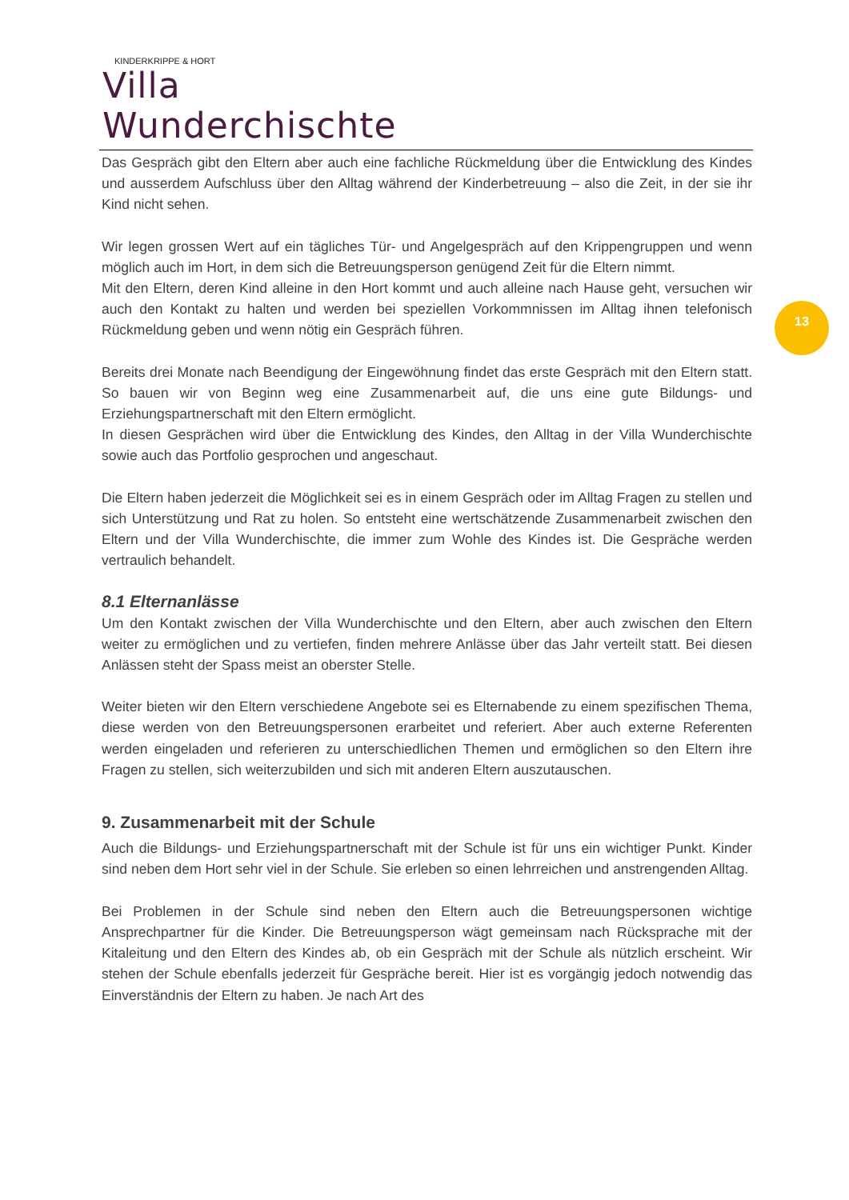KINDERKRIPPE & HORT
Villa Wunderchischte
13
Das Gespräch gibt den Eltern aber auch eine fachliche Rückmeldung über die Entwicklung des Kindes und ausserdem Aufschluss über den Alltag während der Kinderbetreuung – also die Zeit, in der sie ihr Kind nicht sehen.
Wir legen grossen Wert auf ein tägliches Tür- und Angelgespräch auf den Krippengruppen und wenn möglich auch im Hort, in dem sich die Betreuungsperson genügend Zeit für die Eltern nimmt.
Mit den Eltern, deren Kind alleine in den Hort kommt und auch alleine nach Hause geht, versuchen wir auch den Kontakt zu halten und werden bei speziellen Vorkommnissen im Alltag ihnen telefonisch Rückmeldung geben und wenn nötig ein Gespräch führen.
Bereits drei Monate nach Beendigung der Eingewöhnung findet das erste Gespräch mit den Eltern statt. So bauen wir von Beginn weg eine Zusammenarbeit auf, die uns eine gute Bildungs- und Erziehungspartnerschaft mit den Eltern ermöglicht.
In diesen Gesprächen wird über die Entwicklung des Kindes, den Alltag in der Villa Wunderchischte sowie auch das Portfolio gesprochen und angeschaut.
Die Eltern haben jederzeit die Möglichkeit sei es in einem Gespräch oder im Alltag Fragen zu stellen und sich Unterstützung und Rat zu holen. So entsteht eine wertschätzende Zusammenarbeit zwischen den Eltern und der Villa Wunderchischte, die immer zum Wohle des Kindes ist. Die Gespräche werden vertraulich behandelt.
8.1 Elternanlässe
Um den Kontakt zwischen der Villa Wunderchischte und den Eltern, aber auch zwischen den Eltern weiter zu ermöglichen und zu vertiefen, finden mehrere Anlässe über das Jahr verteilt statt. Bei diesen Anlässen steht der Spass meist an oberster Stelle.
Weiter bieten wir den Eltern verschiedene Angebote sei es Elternabende zu einem spezifischen Thema, diese werden von den Betreuungspersonen erarbeitet und referiert. Aber auch externe Referenten werden eingeladen und referieren zu unterschiedlichen Themen und ermöglichen so den Eltern ihre Fragen zu stellen, sich weiterzubilden und sich mit anderen Eltern auszutauschen.
9. Zusammenarbeit mit der Schule
Auch die Bildungs- und Erziehungspartnerschaft mit der Schule ist für uns ein wichtiger Punkt. Kinder sind neben dem Hort sehr viel in der Schule. Sie erleben so einen lehrreichen und anstrengenden Alltag.
Bei Problemen in der Schule sind neben den Eltern auch die Betreuungspersonen wichtige Ansprechpartner für die Kinder. Die Betreuungsperson wägt gemeinsam nach Rücksprache mit der Kitaleitung und den Eltern des Kindes ab, ob ein Gespräch mit der Schule als nützlich erscheint. Wir stehen der Schule ebenfalls jederzeit für Gespräche bereit. Hier ist es vorgängig jedoch notwendig das Einverständnis der Eltern zu haben. Je nach Art des